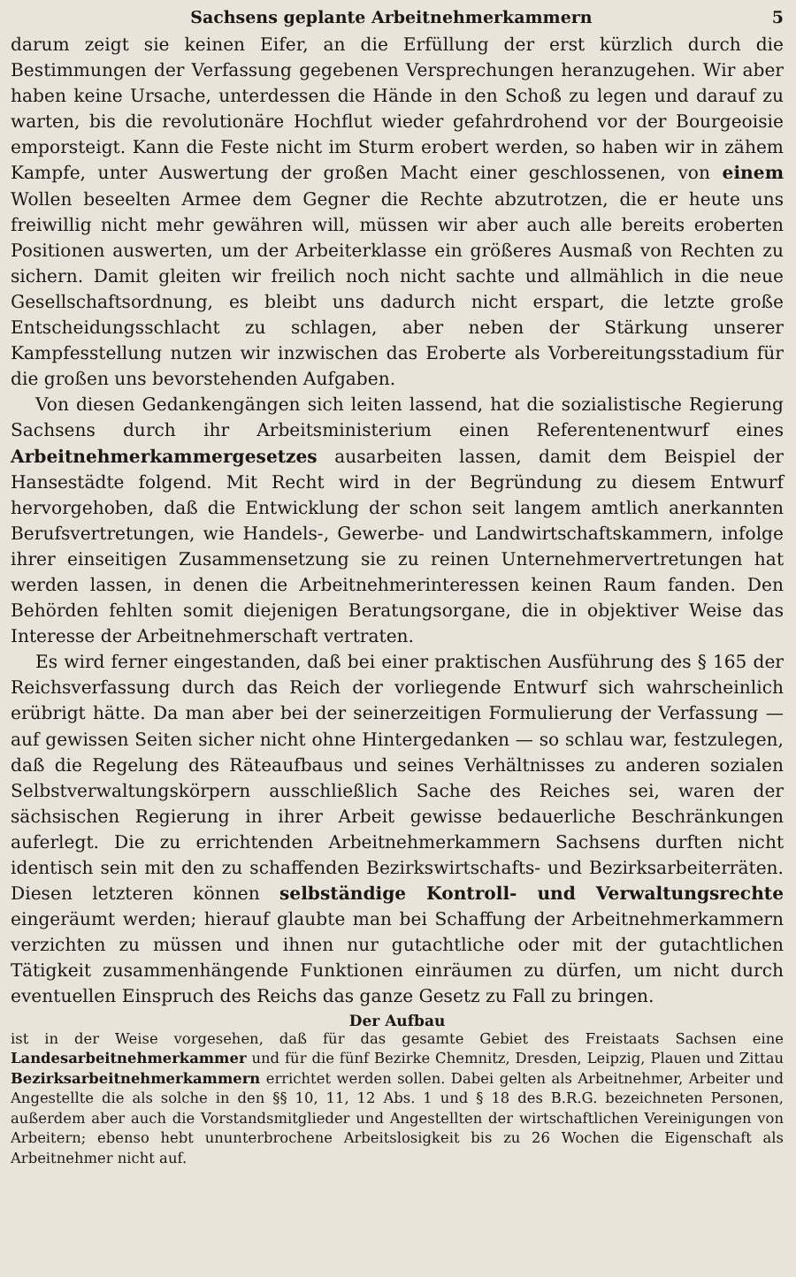Sachsens geplante Arbeitnehmerkammern 5
darum zeigt sie keinen Eifer, an die Erfüllung der erst kürzlich durch die Bestimmungen der Verfassung gegebenen Versprechungen heranzugehen. Wir aber haben keine Ursache, unterdessen die Hände in den Schoß zu legen und darauf zu warten, bis die revolutionäre Hochflut wieder gefahrdrohend vor der Bourgeoisie emporsteigt. Kann die Feste nicht im Sturm erobert werden, so haben wir in zähem Kampfe, unter Auswertung der großen Macht einer geschlossenen, von einem Wollen beseelten Armee dem Gegner die Rechte abzutrotzen, die er heute uns freiwillig nicht mehr gewähren will, müssen wir aber auch alle bereits eroberten Positionen auswerten, um der Arbeiterklasse ein größeres Ausmaß von Rechten zu sichern. Damit gleiten wir freilich noch nicht sachte und allmählich in die neue Gesellschaftsordnung, es bleibt uns dadurch nicht erspart, die letzte große Entscheidungsschlacht zu schlagen, aber neben der Stärkung unserer Kampfesstellung nutzen wir inzwischen das Eroberte als Vorbereitungsstadium für die großen uns bevorstehenden Aufgaben.
Von diesen Gedankengängen sich leiten lassend, hat die sozialistische Regierung Sachsens durch ihr Arbeitsministerium einen Referentenentwurf eines Arbeitnehmerkammergesetzes ausarbeiten lassen, damit dem Beispiel der Hansestädte folgend. Mit Recht wird in der Begründung zu diesem Entwurf hervorgehoben, daß die Entwicklung der schon seit langem amtlich anerkannten Berufsvertretungen, wie Handels-, Gewerbe- und Landwirtschaftskammern, infolge ihrer einseitigen Zusammensetzung sie zu reinen Unternehmervertretungen hat werden lassen, in denen die Arbeitnehmerinteressen keinen Raum fanden. Den Behörden fehlten somit diejenigen Beratungsorgane, die in objektiver Weise das Interesse der Arbeitnehmerschaft vertraten.
Es wird ferner eingestanden, daß bei einer praktischen Ausführung des § 165 der Reichsverfassung durch das Reich der vorliegende Entwurf sich wahrscheinlich erübrigt hätte. Da man aber bei der seinerzeitigen Formulierung der Verfassung — auf gewissen Seiten sicher nicht ohne Hintergedanken — so schlau war, festzulegen, daß die Regelung des Räteaufbaus und seines Verhältnisses zu anderen sozialen Selbstverwaltungskörpern ausschließlich Sache des Reiches sei, waren der sächsischen Regierung in ihrer Arbeit gewisse bedauerliche Beschränkungen auferlegt. Die zu errichtenden Arbeitnehmerkammern Sachsens durften nicht identisch sein mit den zu schaffenden Bezirkswirtschafts- und Bezirksarbeiterräten. Diesen letzteren können selbständige Kontroll- und Verwaltungsrechte eingeräumt werden; hierauf glaubte man bei Schaffung der Arbeitnehmerkammern verzichten zu müssen und ihnen nur gutachtliche oder mit der gutachtlichen Tätigkeit zusammenhängende Funktionen einräumen zu dürfen, um nicht durch eventuellen Einspruch des Reichs das ganze Gesetz zu Fall zu bringen.
Der Aufbau
ist in der Weise vorgesehen, daß für das gesamte Gebiet des Freistaats Sachsen eine Landesarbeitnehmerkammer und für die fünf Bezirke Chemnitz, Dresden, Leipzig, Plauen und Zittau Bezirksarbeitnehmerkammern errichtet werden sollen. Dabei gelten als Arbeitnehmer, Arbeiter und Angestellte die als solche in den §§ 10, 11, 12 Abs. 1 und § 18 des B.R.G. bezeichneten Personen, außerdem aber auch die Vorstandsmitglieder und Angestellten der wirtschaftlichen Vereinigungen von Arbeitern; ebenso hebt ununterbrochene Arbeitslosigkeit bis zu 26 Wochen die Eigenschaft als Arbeitnehmer nicht auf.